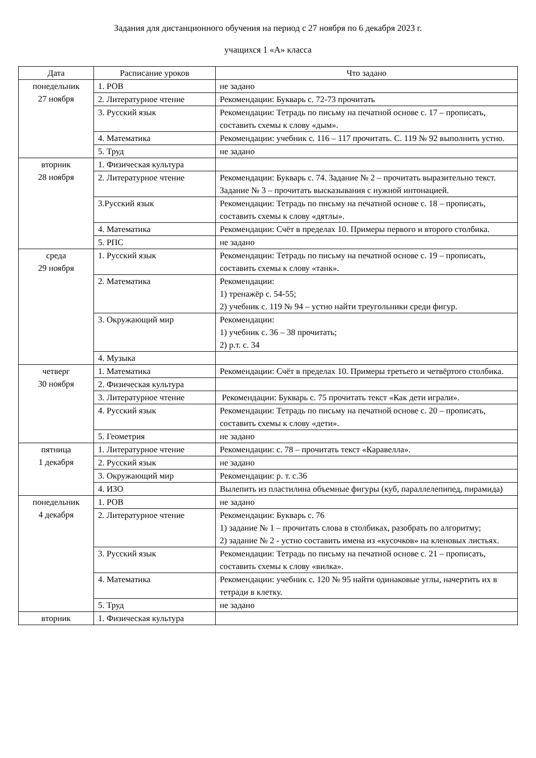Задания для дистанционного обучения на период с 27 ноября по 6 декабря 2023 г.
учащихся 1 «А» класса
| Дата | Расписание уроков | Что задано |
| --- | --- | --- |
| понедельник 27 ноября | 1. РОВ | не задано |
| | 2. Литературное чтение | Рекомендации: Букварь с. 72-73 прочитать |
| | 3. Русский язык | Рекомендации: Тетрадь по письму на печатной основе с. 17 – прописать, составить схемы к слову «дым». |
| | 4. Математика | Рекомендации: учебник с. 116 – 117 прочитать. С. 119 № 92 выполнить устно. |
| | 5. Труд | не задано |
| вторник 28 ноября | 1. Физическая культура | |
| | 2. Литературное чтение | Рекомендации: Букварь с. 74. Задание № 2 – прочитать выразительно текст. Задание № 3 – прочитать высказывания с нужной интонацией. |
| | 3.Русский язык | Рекомендации: Тетрадь по письму на печатной основе с. 18 – прописать, составить схемы к слову «дятлы». |
| | 4. Математика | Рекомендации: Счёт в пределах 10. Примеры первого и второго столбика. |
| | 5. РПС | не задано |
| среда 29 ноября | 1. Русский язык | Рекомендации: Тетрадь по письму на печатной основе с. 19 – прописать, составить схемы к слову «танк». |
| | 2. Математика | Рекомендации: 1) тренажёр с. 54-55; 2) учебник с. 119 № 94 – устно найти треугольники среди фигур. |
| | 3. Окружающий мир | Рекомендации: 1) учебник с. 36 – 38 прочитать; 2) р.т. с. 34 |
| | 4. Музыка | |
| четверг 30 ноября | 1. Математика | Рекомендации: Счёт в пределах 10. Примеры третьего и четвёртого столбика. |
| | 2. Физическая культура | |
| | 3. Литературное чтение | Рекомендации: Букварь с. 75 прочитать текст «Как дети играли». |
| | 4. Русский язык | Рекомендации: Тетрадь по письму на печатной основе с. 20 – прописать, составить схемы к слову «дети». |
| | 5. Геометрия | не задано |
| пятница 1 декабря | 1. Литературное чтение | Рекомендации: с. 78 – прочитать текст «Каравелла». |
| | 2. Русский язык | не задано |
| | 3. Окружающий мир | Рекомендации: р. т. с.36 |
| | 4. ИЗО | Вылепить из пластилина объемные фигуры (куб, параллелепипед, пирамида) |
| понедельник 4 декабря | 1. РОВ | не задано |
| | 2. Литературное чтение | Рекомендации: Букварь с. 76 1) задание № 1 – прочитать слова в столбиках, разобрать по алгоритму; 2) задание № 2 - устно составить имена из «кусочков» на кленовых листьях. |
| | 3. Русский язык | Рекомендации: Тетрадь по письму на печатной основе с. 21 – прописать, составить схемы к слову «вилка». |
| | 4. Математика | Рекомендации: учебник с. 120 № 95 найти одинаковые углы, начертить их в тетради в клетку. |
| | 5. Труд | не задано |
| вторник | 1. Физическая культура | |